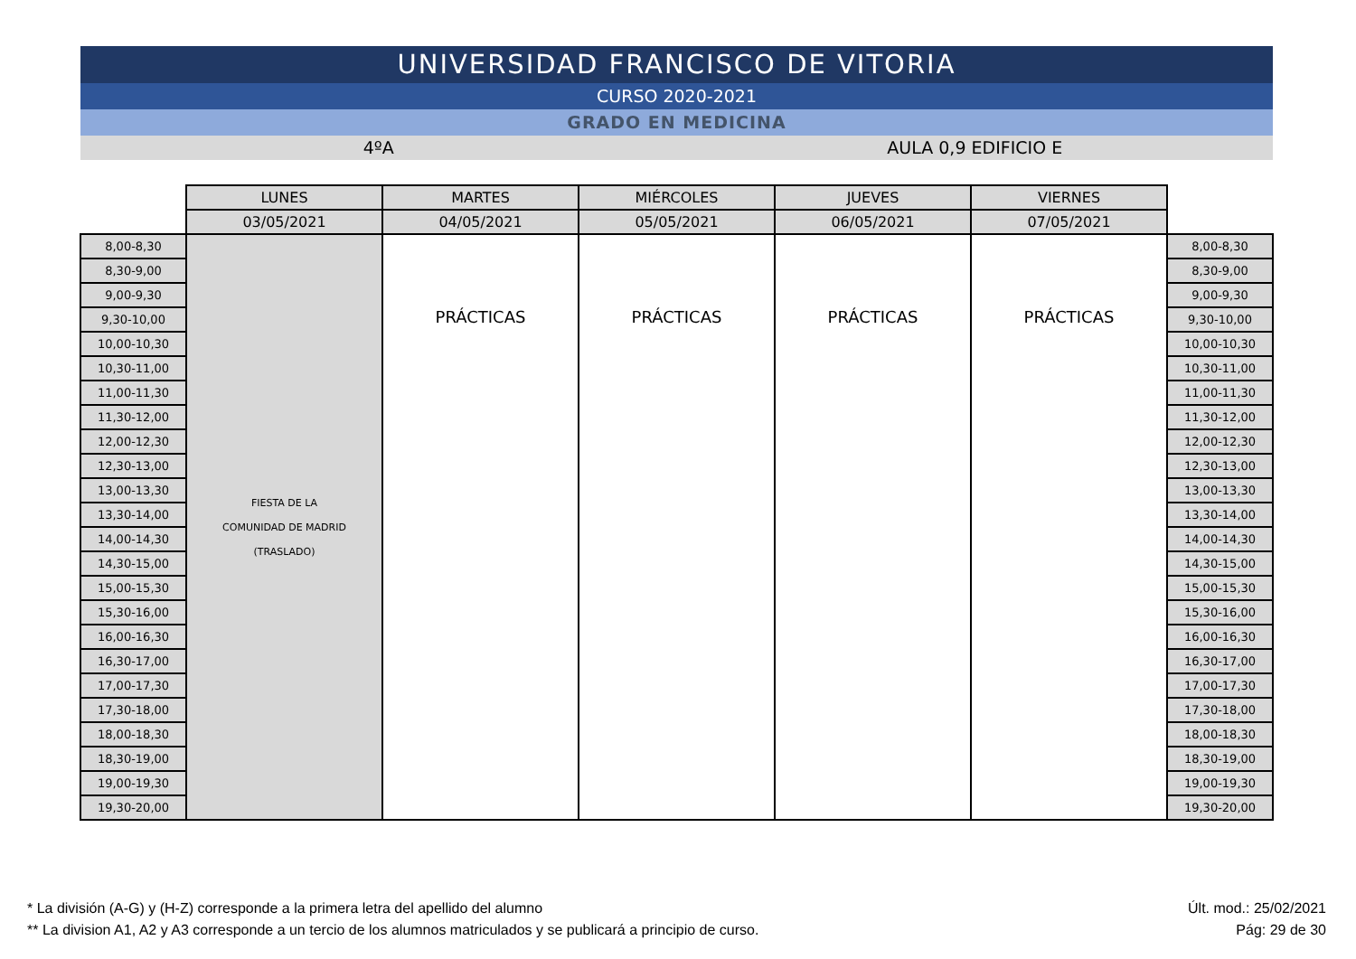UNIVERSIDAD FRANCISCO DE VITORIA
CURSO 2020-2021
GRADO EN MEDICINA
4ºA AULA 0,9 EDIFICIO E
| | LUNES | MARTES | MIÉRCOLES | JUEVES | VIERNES | |
| | 03/05/2021 | 04/05/2021 | 05/05/2021 | 06/05/2021 | 07/05/2021 | |
| 8,00-8,30 | FIESTA DE LA COMUNIDAD DE MADRID (TRASLADO) | PRÁCTICAS | PRÁCTICAS | PRÁCTICAS | PRÁCTICAS | 8,00-8,30 |
| 8,30-9,00 | | | | | | 8,30-9,00 |
| 9,00-9,30 | | | | | | 9,00-9,30 |
| 9,30-10,00 | | | | | | 9,30-10,00 |
| 10,00-10,30 | | | | | | 10,00-10,30 |
| 10,30-11,00 | | | | | | 10,30-11,00 |
| 11,00-11,30 | | | | | | 11,00-11,30 |
| 11,30-12,00 | | | | | | 11,30-12,00 |
| 12,00-12,30 | | | | | | 12,00-12,30 |
| 12,30-13,00 | | | | | | 12,30-13,00 |
| 13,00-13,30 | | | | | | 13,00-13,30 |
| 13,30-14,00 | | | | | | 13,30-14,00 |
| 14,00-14,30 | | | | | | 14,00-14,30 |
| 14,30-15,00 | | | | | | 14,30-15,00 |
| 15,00-15,30 | | | | | | 15,00-15,30 |
| 15,30-16,00 | | | | | | 15,30-16,00 |
| 16,00-16,30 | | | | | | 16,00-16,30 |
| 16,30-17,00 | | | | | | 16,30-17,00 |
| 17,00-17,30 | | | | | | 17,00-17,30 |
| 17,30-18,00 | | | | | | 17,30-18,00 |
| 18,00-18,30 | | | | | | 18,00-18,30 |
| 18,30-19,00 | | | | | | 18,30-19,00 |
| 19,00-19,30 | | | | | | 19,00-19,30 |
| 19,30-20,00 | | | | | | 19,30-20,00 |
* La división (A-G) y (H-Z) corresponde a la primera letra del apellido del alumno
** La division A1, A2 y A3 corresponde a un tercio de los alumnos matriculados y se publicará a principio de curso.
Últ. mod.: 25/02/2021
Pág: 29 de 30